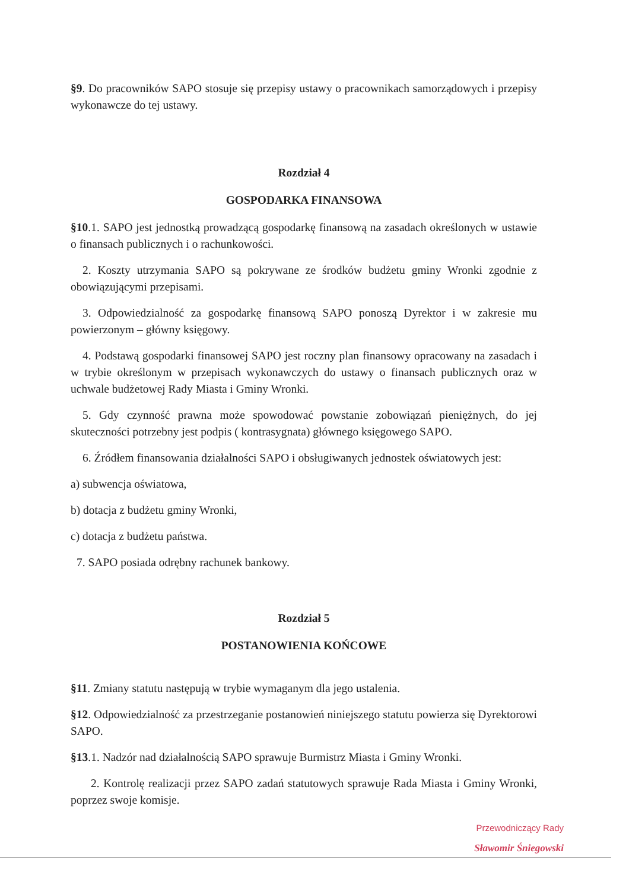§9. Do pracowników SAPO stosuje się przepisy ustawy o pracownikach samorządowych i przepisy wykonawcze do tej ustawy.
Rozdział 4
GOSPODARKA FINANSOWA
§10.1. SAPO jest jednostką prowadzącą gospodarkę finansową na zasadach określonych w ustawie o finansach publicznych i o rachunkowości.
2. Koszty utrzymania SAPO są pokrywane ze środków budżetu gminy Wronki zgodnie z obowiązującymi przepisami.
3. Odpowiedzialność za gospodarkę finansową SAPO ponoszą Dyrektor i w zakresie mu powierzonym – główny księgowy.
4. Podstawą gospodarki finansowej SAPO jest roczny plan finansowy opracowany na zasadach i w trybie określonym w przepisach wykonawczych do ustawy o finansach publicznych oraz w uchwale budżetowej Rady Miasta i Gminy Wronki.
5. Gdy czynność prawna może spowodować powstanie zobowiązań pieniężnych, do jej skuteczności potrzebny jest podpis ( kontrasygnata) głównego księgowego SAPO.
6. Źródłem finansowania działalności SAPO i obsługiwanych jednostek oświatowych jest:
a) subwencja oświatowa,
b) dotacja z budżetu gminy Wronki,
c) dotacja z budżetu państwa.
7. SAPO posiada odrębny rachunek bankowy.
Rozdział 5
POSTANOWIENIA KOŃCOWE
§11. Zmiany statutu następują w trybie wymaganym dla jego ustalenia.
§12. Odpowiedzialność za przestrzeganie postanowień niniejszego statutu powierza się Dyrektorowi SAPO.
§13.1. Nadzór nad działalnością SAPO sprawuje Burmistrz Miasta i Gminy Wronki.
2. Kontrolę realizacji przez SAPO zadań statutowych sprawuje Rada Miasta i Gminy Wronki, poprzez swoje komisje.
Przewodniczący Rady
Sławomir Śniegowski